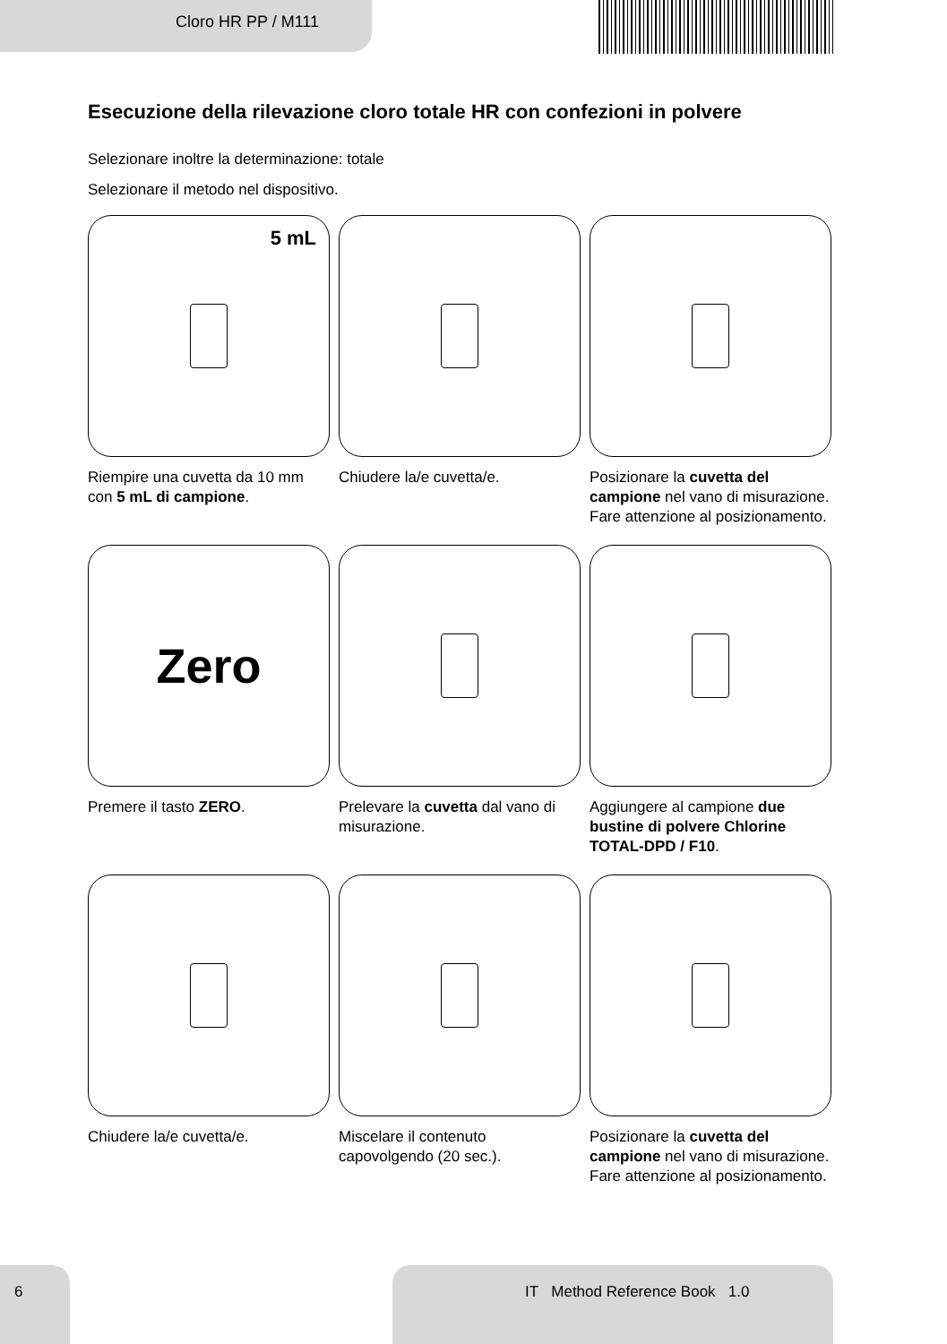Cloro HR PP / M111
Esecuzione della rilevazione cloro totale HR con confezioni in polvere
Selezionare inoltre la determinazione: totale
Selezionare il metodo nel dispositivo.
5 mL
Riempire una cuvetta da 10 mm con 5 mL di campione.
Chiudere la/e cuvetta/e.
Posizionare la cuvetta del campione nel vano di misurazione. Fare attenzione al posizionamento.
Zero
Premere il tasto ZERO.
Prelevare la cuvetta dal vano di misurazione.
Aggiungere al campione due bustine di polvere Chlorine TOTAL-DPD / F10.
Chiudere la/e cuvetta/e.
Miscelare il contenuto capovolgendo (20 sec.).
Posizionare la cuvetta del campione nel vano di misurazione. Fare attenzione al posizionamento.
6 IT Method Reference Book 1.0